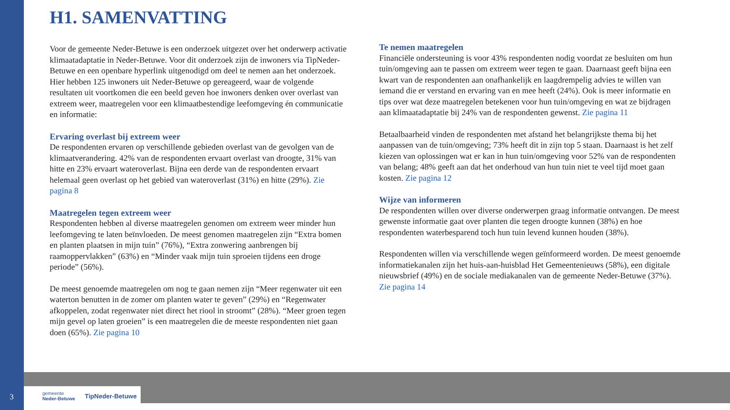H1. SAMENVATTING
Voor de gemeente Neder-Betuwe is een onderzoek uitgezet over het onderwerp activatie klimaatadaptatie in Neder-Betuwe. Voor dit onderzoek zijn de inwoners via TipNeder-Betuwe en een openbare hyperlink uitgenodigd om deel te nemen aan het onderzoek. Hier hebben 125 inwoners uit Neder-Betuwe op gereageerd, waar de volgende resultaten uit voortkomen die een beeld geven hoe inwoners denken over overlast van extreem weer, maatregelen voor een klimaatbestendige leefomgeving én communicatie en informatie:
Ervaring overlast bij extreem weer
De respondenten ervaren op verschillende gebieden overlast van de gevolgen van de klimaatverandering. 42% van de respondenten ervaart overlast van droogte, 31% van hitte en 23% ervaart wateroverlast. Bijna een derde van de respondenten ervaart helemaal geen overlast op het gebied van wateroverlast (31%) en hitte (29%). Zie pagina 8
Maatregelen tegen extreem weer
Respondenten hebben al diverse maatregelen genomen om extreem weer minder hun leefomgeving te laten beïnvloeden. De meest genomen maatregelen zijn “Extra bomen en planten plaatsen in mijn tuin” (76%), “Extra zonwering aanbrengen bij raamoppervlakken” (63%) en “Minder vaak mijn tuin sproeien tijdens een droge periode” (56%).
De meest genoemde maatregelen om nog te gaan nemen zijn “Meer regenwater uit een waterton benutten in de zomer om planten water te geven” (29%) en “Regenwater afkoppelen, zodat regenwater niet direct het riool in stroomt” (28%). “Meer groen tegen mijn gevel op laten groeien” is een maatregelen die de meeste respondenten niet gaan doen (65%). Zie pagina 10
Te nemen maatregelen
Financiële ondersteuning is voor 43% respondenten nodig voordat ze besluiten om hun tuin/omgeving aan te passen om extreem weer tegen te gaan. Daarnaast geeft bijna een kwart van de respondenten aan onafhankelijk en laagdrempelig advies te willen van iemand die er verstand en ervaring van en mee heeft (24%). Ook is meer informatie en tips over wat deze maatregelen betekenen voor hun tuin/omgeving en wat ze bijdragen aan klimaatadaptatie bij 24% van de respondenten gewenst. Zie pagina 11
Betaalbaarheid vinden de respondenten met afstand het belangrijkste thema bij het aanpassen van de tuin/omgeving; 73% heeft dit in zijn top 5 staan. Daarnaast is het zelf kiezen van oplossingen wat er kan in hun tuin/omgeving voor 52% van de respondenten van belang; 48% geeft aan dat het onderhoud van hun tuin niet te veel tijd moet gaan kosten. Zie pagina 12
Wijze van informeren
De respondenten willen over diverse onderwerpen graag informatie ontvangen. De meest gewenste informatie gaat over planten die tegen droogte kunnen (38%) en hoe respondenten waterbesparend toch hun tuin levend kunnen houden (38%).
Respondenten willen via verschillende wegen geïnformeerd worden. De meest genoemde informatiekanalen zijn het huis-aan-huisblad Het Gemeentenieuws (58%), een digitale nieuwsbrief (49%) en de sociale mediakanalen van de gemeente Neder-Betuwe (37%). Zie pagina 14
3
gemeente
Neder-Betuwe TipNeder-Betuwe